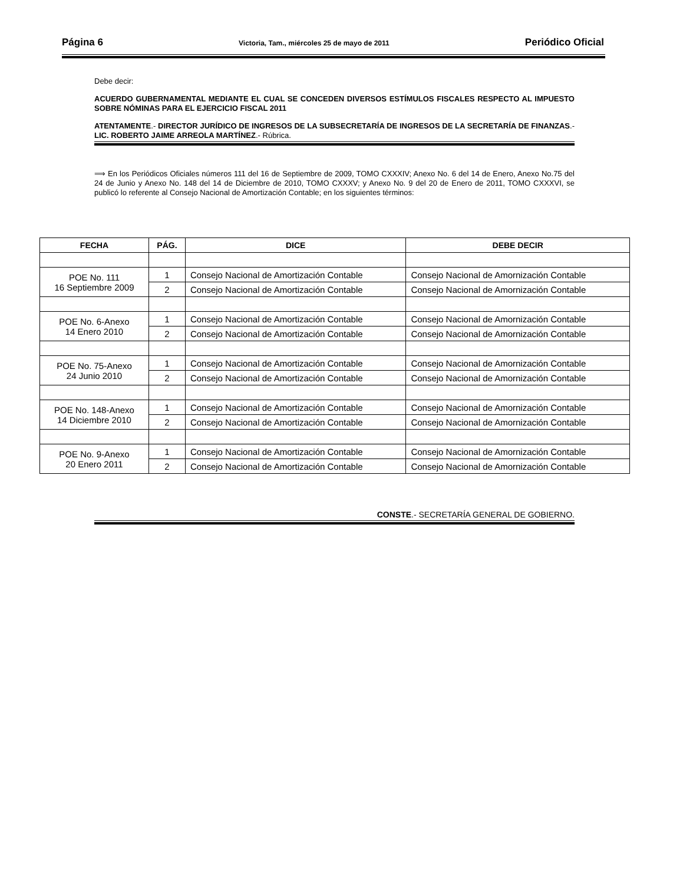Página 6 Victoria, Tam., miércoles 25 de mayo de 2011 Periódico Oficial
Debe decir:
ACUERDO GUBERNAMENTAL MEDIANTE EL CUAL SE CONCEDEN DIVERSOS ESTÍMULOS FISCALES RESPECTO AL IMPUESTO SOBRE NÓMINAS PARA EL EJERCICIO FISCAL 2011
ATENTAMENTE.- DIRECTOR JURÍDICO DE INGRESOS DE LA SUBSECRETARÍA DE INGRESOS DE LA SECRETARÍA DE FINANZAS.- LIC. ROBERTO JAIME ARREOLA MARTÍNEZ.- Rúbrica.
⟹ En los Periódicos Oficiales números 111 del 16 de Septiembre de 2009, TOMO CXXXIV; Anexo No. 6 del 14 de Enero, Anexo No.75 del 24 de Junio y Anexo No. 148 del 14 de Diciembre de 2010, TOMO CXXXV; y Anexo No. 9 del 20 de Enero de 2011, TOMO CXXXVI, se publicó lo referente al Consejo Nacional de Amortización Contable; en los siguientes términos:
| FECHA | PÁG. | DICE | DEBE DECIR |
| --- | --- | --- | --- |
| POE No. 111 16 Septiembre 2009 | 1 | Consejo Nacional de Amortización Contable | Consejo Nacional de Amornización Contable |
| | 2 | Consejo Nacional de Amortización Contable | Consejo Nacional de Amornización Contable |
| POE No. 6-Anexo 14 Enero 2010 | 1 | Consejo Nacional de Amortización Contable | Consejo Nacional de Amornización Contable |
| | 2 | Consejo Nacional de Amortización Contable | Consejo Nacional de Amornización Contable |
| POE No. 75-Anexo 24 Junio 2010 | 1 | Consejo Nacional de Amortización Contable | Consejo Nacional de Amornización Contable |
| | 2 | Consejo Nacional de Amortización Contable | Consejo Nacional de Amornización Contable |
| POE No. 148-Anexo 14 Diciembre 2010 | 1 | Consejo Nacional de Amortización Contable | Consejo Nacional de Amornización Contable |
| | 2 | Consejo Nacional de Amortización Contable | Consejo Nacional de Amornización Contable |
| POE No. 9-Anexo 20 Enero 2011 | 1 | Consejo Nacional de Amortización Contable | Consejo Nacional de Amornización Contable |
| | 2 | Consejo Nacional de Amortización Contable | Consejo Nacional de Amornización Contable |
CONSTE.- SECRETARÍA GENERAL DE GOBIERNO.